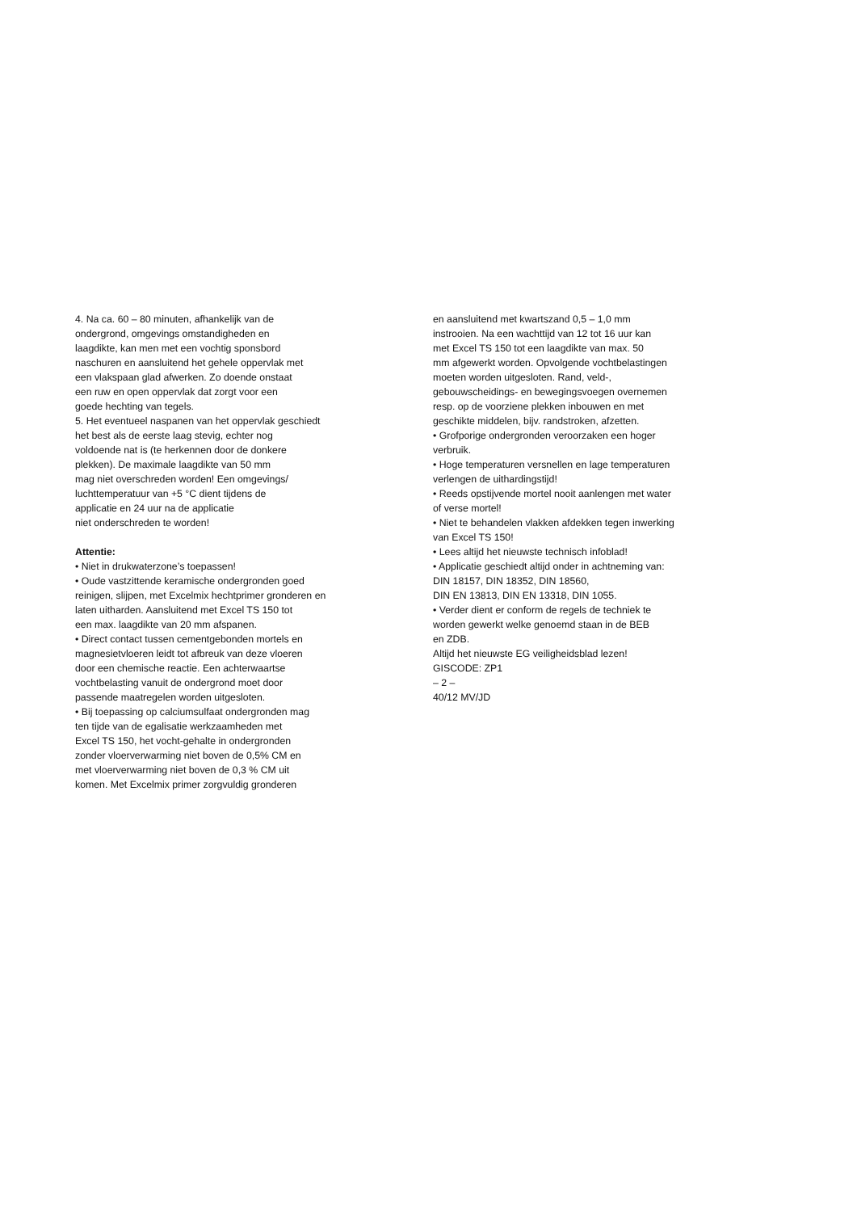4. Na ca. 60 – 80 minuten, afhankelijk van de
ondergrond, omgevings omstandigheden en
laagdikte, kan men met een vochtig sponsbord
naschuren en aansluitend het gehele oppervlak met
een vlakspaan glad afwerken. Zo doende onstaat
een ruw en open oppervlak dat zorgt voor een
goede hechting van tegels.
5. Het eventueel naspanen van het oppervlak geschiedt
het best als de eerste laag stevig, echter nog
voldoende nat is (te herkennen door de donkere
plekken). De maximale laagdikte van 50 mm
mag niet overschreden worden! Een omgevings/
luchttemperatuur van +5 °C dient tijdens de
applicatie en 24 uur na de applicatie
niet onderschreden te worden!
Attentie:
• Niet in drukwaterzone’s toepassen!
• Oude vastzittende keramische ondergronden goed
reinigen, slijpen, met Excelmix hechtprimer gronderen en
laten uitharden. Aansluitend met Excel TS 150 tot
een max. laagdikte van 20 mm afspanen.
• Direct contact tussen cementgebonden mortels en
magnesietvloeren leidt tot afbreuk van deze vloeren
door een chemische reactie. Een achterwaartse
vochtbelasting vanuit de ondergrond moet door
passende maatregelen worden uitgesloten.
• Bij toepassing op calciumsulfaat ondergronden mag
ten tijde van de egalisatie werkzaamheden met
Excel TS 150, het vocht-gehalte in ondergronden
zonder vloerverwarming niet boven de 0,5% CM en
met vloerverwarming niet boven de 0,3 % CM uit
komen. Met Excelmix primer zorgvuldig gronderen
en aansluitend met kwartszand 0,5 – 1,0 mm
instrooien. Na een wachttijd van 12 tot 16 uur kan
met Excel TS 150 tot een laagdikte van max. 50
mm afgewerkt worden. Opvolgende vochtbelastingen
moeten worden uitgesloten. Rand, veld-,
gebouwscheidings- en bewegingsvoegen overnemen
resp. op de voorziene plekken inbouwen en met
geschikte middelen, bijv. randstroken, afzetten.
• Grofporige ondergronden veroorzaken een hoger
verbruik.
• Hoge temperaturen versnellen en lage temperaturen
verlengen de uithardingstijd!
• Reeds opstijvende mortel nooit aanlengen met water
of verse mortel!
• Niet te behandelen vlakken afdekken tegen inwerking
van Excel TS 150!
• Lees altijd het nieuwste technisch infoblad!
• Applicatie geschiedt altijd onder in achtneming van:
DIN 18157, DIN 18352, DIN 18560,
DIN EN 13813, DIN EN 13318, DIN 1055.
• Verder dient er conform de regels de techniek te
worden gewerkt welke genoemd staan in de BEB
en ZDB.
Altijd het nieuwste EG veiligheidsblad lezen!
GISCODE: ZP1
– 2 –
40/12 MV/JD